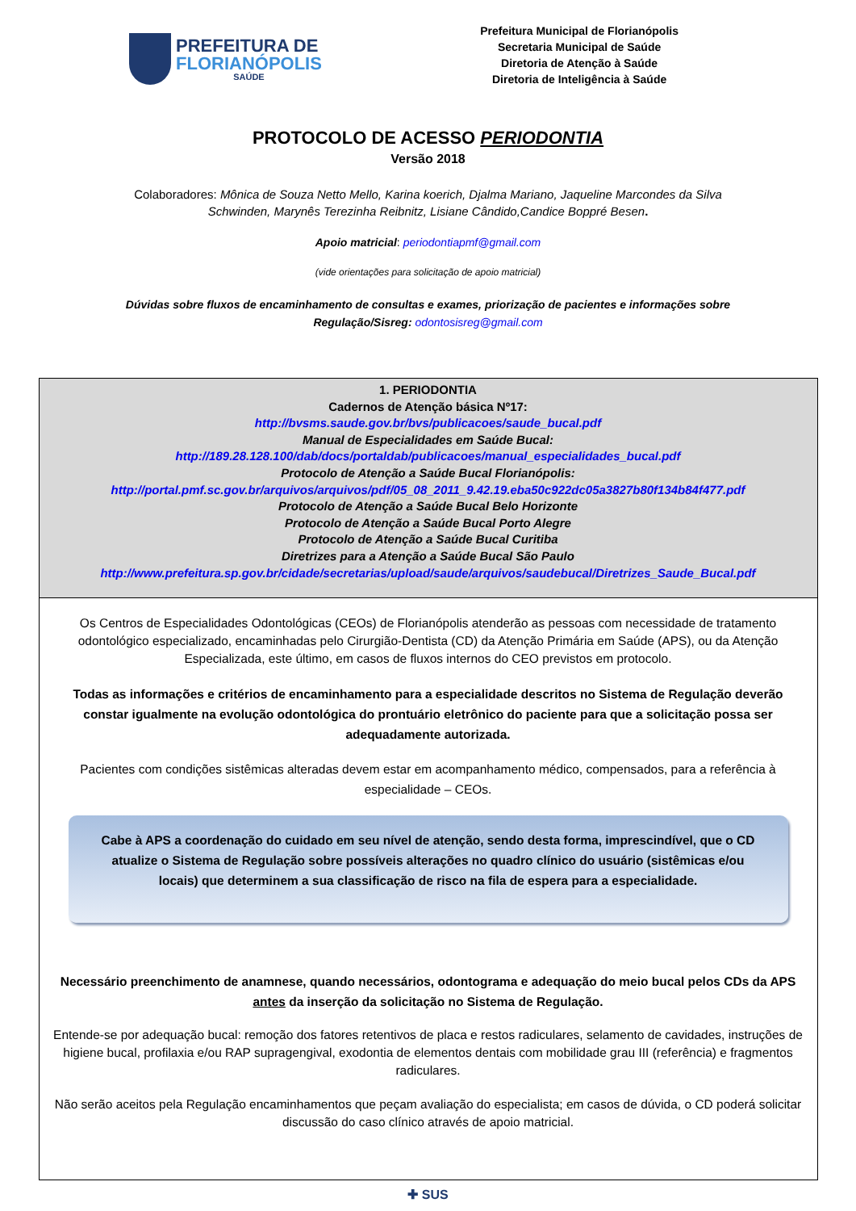PREFEITURA DE
FLORIANÓPOLIS
SAÚDE
Prefeitura Municipal de Florianópolis
Secretaria Municipal de Saúde
Diretoria de Atenção à Saúde
Diretoria de Inteligência à Saúde
PROTOCOLO DE ACESSO PERIODONTIA
Versão 2018
Colaboradores: Mônica de Souza Netto Mello, Karina koerich, Djalma Mariano, Jaqueline Marcondes da Silva
Schwinden, Marynês Terezinha Reibnitz, Lisiane Cândido,Candice Boppré Besen.
Apoio matricial: periodontiapmf@gmail.com
(vide orientações para solicitação de apoio matricial)
Dúvidas sobre fluxos de encaminhamento de consultas e exames, priorização de pacientes e informações sobre
Regulação/Sisreg: odontosisreg@gmail.com
| 1. PERIODONTIA Cadernos de Atenção básica Nº17: http://bvsms.saude.gov.br/bvs/publicacoes/saude_bucal.pdf Manual de Especialidades em Saúde Bucal: http://189.28.128.100/dab/docs/portaldab/publicacoes/manual_especialidades_bucal.pdf Protocolo de Atenção a Saúde Bucal Florianópolis: http://portal.pmf.sc.gov.br/arquivos/arquivos/pdf/05_08_2011_9.42.19.eba50c922dc05a3827b80f134b84f477.pdf Protocolo de Atenção a Saúde Bucal Belo Horizonte Protocolo de Atenção a Saúde Bucal Porto Alegre Protocolo de Atenção a Saúde Bucal Curitiba Diretrizes para a Atenção a Saúde Bucal São Paulo http://www.prefeitura.sp.gov.br/cidade/secretarias/upload/saude/arquivos/saudebucal/Diretrizes_Saude_Bucal.pdf |
| Os Centros de Especialidades Odontológicas (CEOs) de Florianópolis atenderão as pessoas com necessidade de tratamento odontológico especializado, encaminhadas pelo Cirurgião-Dentista (CD) da Atenção Primária em Saúde (APS), ou da Atenção Especializada, este último, em casos de fluxos internos do CEO previstos em protocolo. Todas as informações e critérios de encaminhamento para a especialidade descritos no Sistema de Regulação deverão constar igualmente na evolução odontológica do prontuário eletrônico do paciente para que a solicitação possa ser adequadamente autorizada. Pacientes com condições sistêmicas alteradas devem estar em acompanhamento médico, compensados, para a referência à especialidade – CEOs. Cabe à APS a coordenação do cuidado em seu nível de atenção, sendo desta forma, imprescindível, que o CD atualize o Sistema de Regulação sobre possíveis alterações no quadro clínico do usuário (sistêmicas e/ou locais) que determinem a sua classificação de risco na fila de espera para a especialidade. Necessário preenchimento de anamnese, quando necessários, odontograma e adequação do meio bucal pelos CDs da APS antes da inserção da solicitação no Sistema de Regulação. Entende-se por adequação bucal: remoção dos fatores retentivos de placa e restos radiculares, selamento de cavidades, instruções de higiene bucal, profilaxia e/ou RAP supragengival, exodontia de elementos dentais com mobilidade grau III (referência) e fragmentos radiculares. Não serão aceitos pela Regulação encaminhamentos que peçam avaliação do especialista; em casos de dúvida, o CD poderá solicitar discussão do caso clínico através de apoio matricial. |
✚ SUS